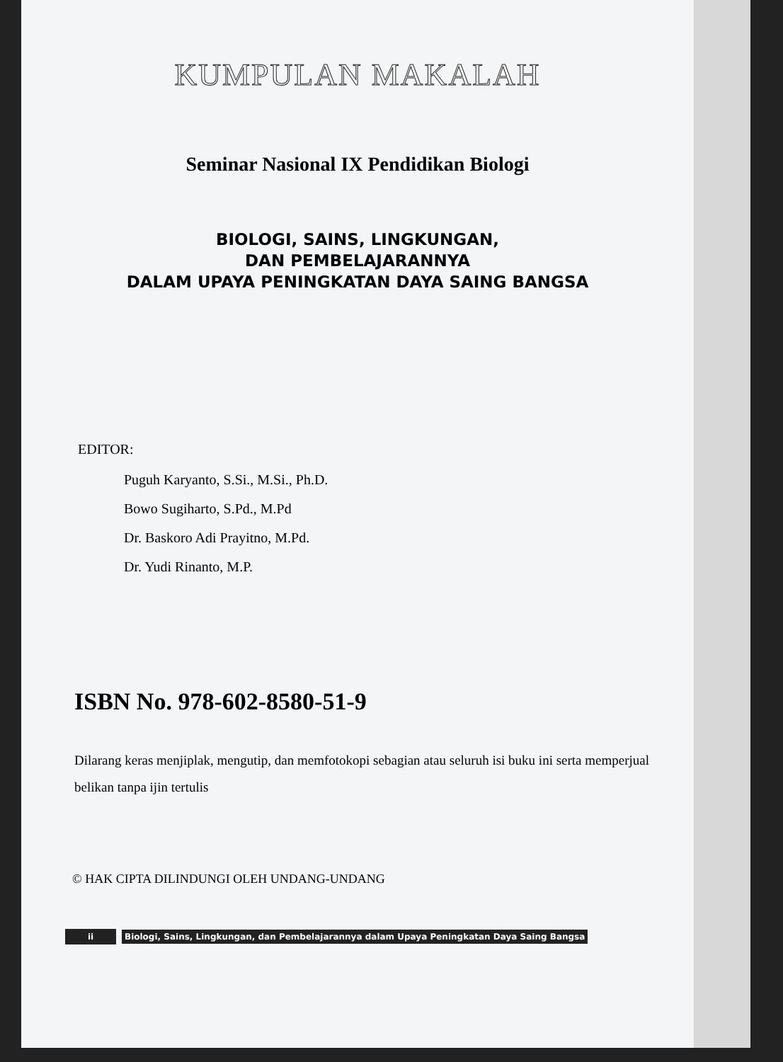KUMPULAN MAKALAH
Seminar Nasional IX Pendidikan Biologi
BIOLOGI, SAINS, LINGKUNGAN,
DAN PEMBELAJARANNYA
DALAM UPAYA PENINGKATAN DAYA SAING BANGSA
EDITOR:
Puguh Karyanto, S.Si., M.Si., Ph.D.
Bowo Sugiharto, S.Pd., M.Pd
Dr. Baskoro Adi Prayitno, M.Pd.
Dr. Yudi Rinanto, M.P.
ISBN No. 978-602-8580-51-9
Dilarang keras menjiplak, mengutip, dan memfotokopi sebagian atau seluruh isi buku ini serta memperjual belikan tanpa ijin tertulis
© HAK CIPTA DILINDUNGI OLEH UNDANG-UNDANG
ii Biologi, Sains, Lingkungan, dan Pembelajarannya dalam Upaya Peningkatan Daya Saing Bangsa